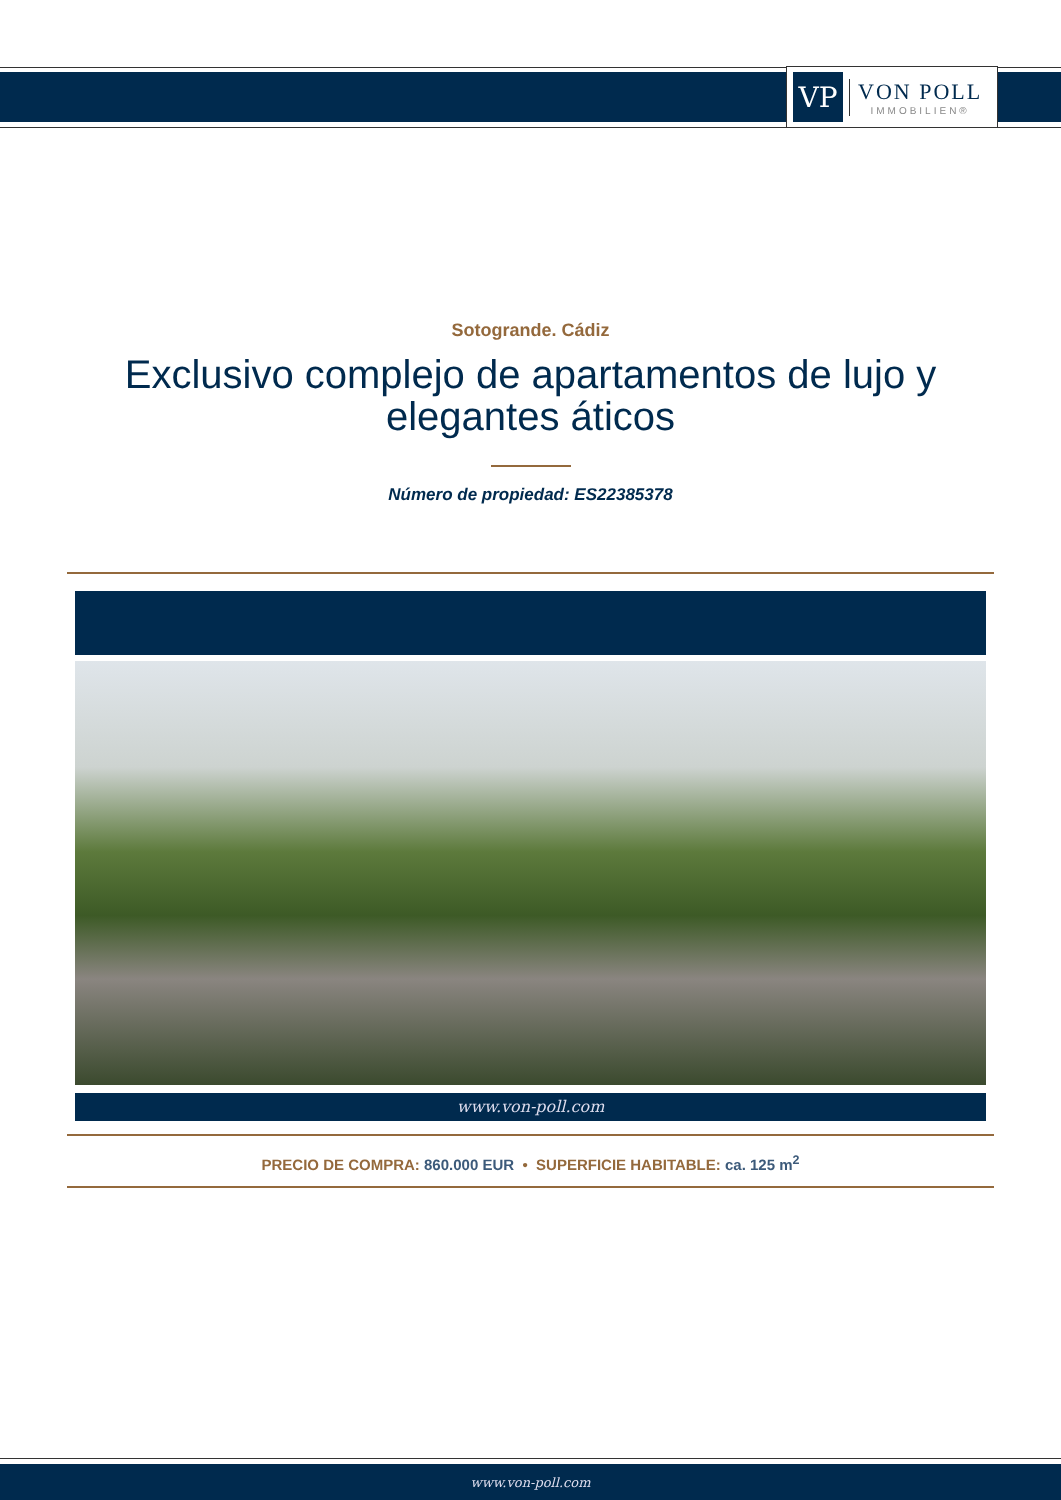VP
VON POLL
IMMOBILIEN®
Sotogrande. Cádiz
Exclusivo complejo de apartamentos de lujo y elegantes áticos
Número de propiedad: ES22385378
www.von-poll.com
PRECIO DE COMPRA: 860.000 EUR • SUPERFICIE HABITABLE: ca. 125 m<sup>2</sup>
www.von-poll.com